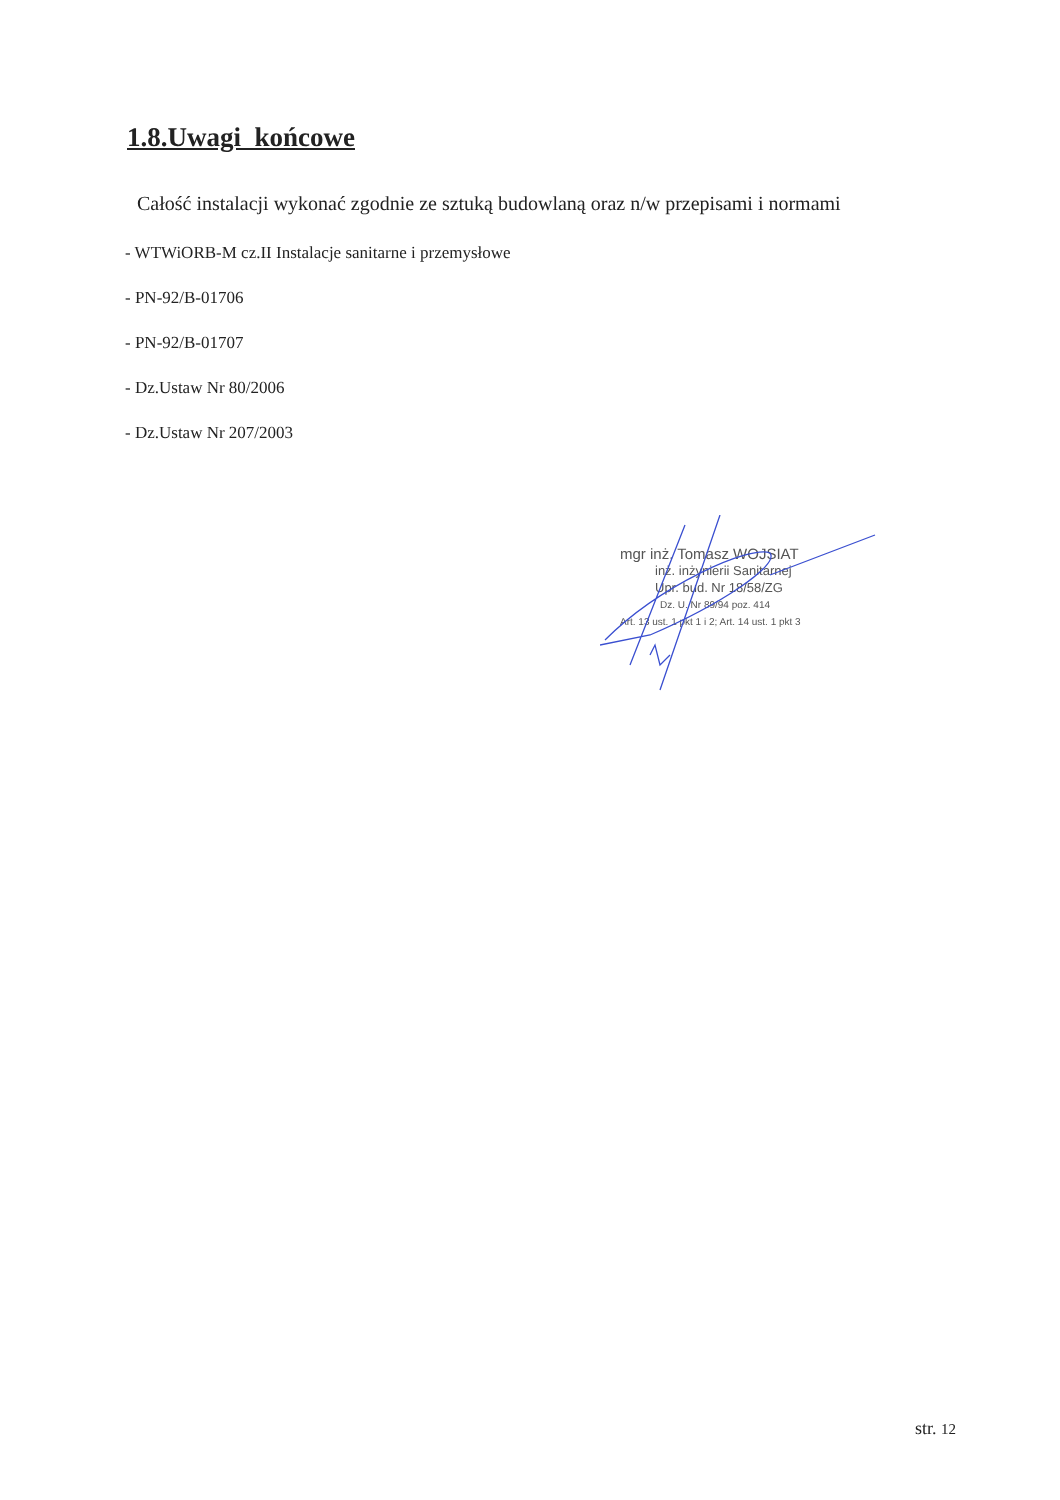1.8.Uwagi końcowe
Całość instalacji wykonać zgodnie ze sztuką budowlaną oraz n/w przepisami i normami
- WTWiORB-M cz.II Instalacje sanitarne i przemysłowe
- PN-92/B-01706
- PN-92/B-01707
- Dz.Ustaw Nr 80/2006
- Dz.Ustaw Nr 207/2003
mgr inż. Tomasz WOJSIAT
inż. inżynierii Sanitarnej
Upr. bud. Nr 18/58/ZG
Dz. U. Nr 89/94 poz. 414
Art. 13 ust. 1 pkt 1 i 2; Art. 14 ust. 1 pkt 3
str. 12